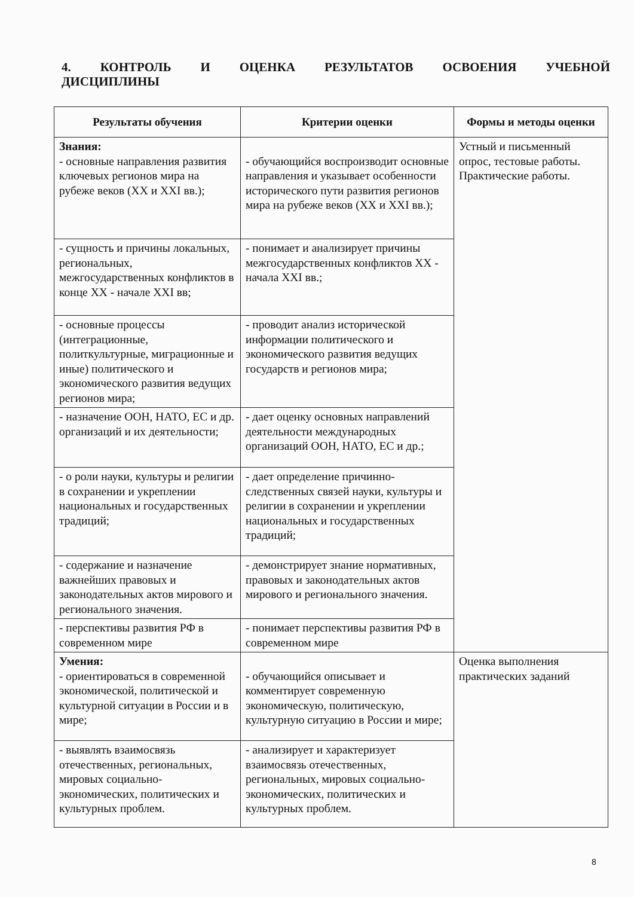4. КОНТРОЛЬ И ОЦЕНКА РЕЗУЛЬТАТОВ ОСВОЕНИЯ УЧЕБНОЙ ДИСЦИПЛИНЫ
| Результаты обучения | Критерии оценки | Формы и методы оценки |
| --- | --- | --- |
| Знания: - основные направления развития ключевых регионов мира на рубеже веков (XX и XXI вв.); | - обучающийся воспроизводит основные направления и указывает особенности исторического пути развития регионов мира на рубеже веков (XX и XXI вв.); | Устный и письменный опрос, тестовые работы. Практические работы. |
| - сущность и причины локальных, региональных, межгосударственных конфликтов в конце XX - начале XXI вв; | - понимает и анализирует причины межгосударственных конфликтов XX - начала XXI вв.; | |
| - основные процессы (интеграционные, политкультурные, миграционные и иные) политического и экономического развития ведущих регионов мира; | - проводит анализ исторической информации политического и экономического развития ведущих государств и регионов мира; | |
| - назначение ООН, НАТО, ЕС и др. организаций и их деятельности; | - дает оценку основных направлений деятельности международных организаций ООН, НАТО, ЕС и др.; | |
| - о роли науки, культуры и религии в сохранении и укреплении национальных и государственных традиций; | - дает определение причинно-следственных связей науки, культуры и религии в сохранении и укреплении национальных и государственных традиций; | |
| - содержание и назначение важнейших правовых и законодательных актов мирового и регионального значения. | - демонстрирует знание нормативных, правовых и законодательных актов мирового и регионального значения. | |
| - перспективы развития РФ в современном мире | - понимает перспективы развития РФ в современном мире | |
| Умения: - ориентироваться в современной экономической, политической и культурной ситуации в России и в мире; | - обучающийся описывает и комментирует современную экономическую, политическую, культурную ситуацию в России и мире; | Оценка выполнения практических заданий |
| - выявлять взаимосвязь отечественных, региональных, мировых социально-экономических, политических и культурных проблем. | - анализирует и характеризует взаимосвязь отечественных, региональных, мировых социально-экономических, политических и культурных проблем. | |
8